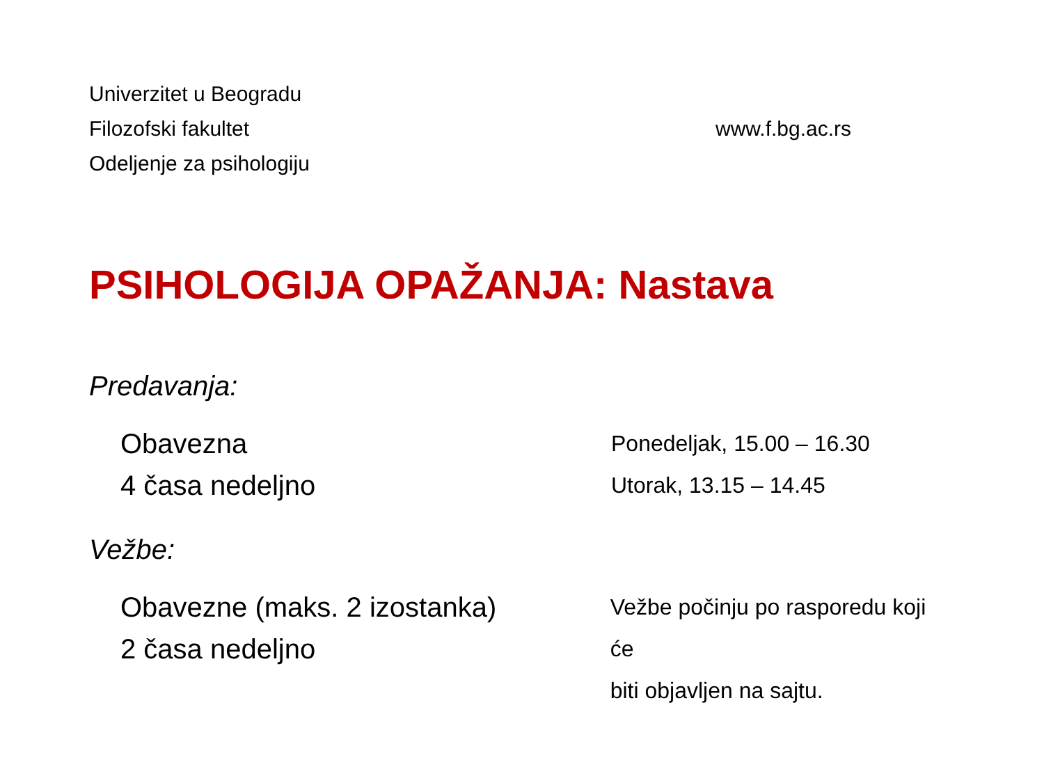Univerzitet u Beogradu
Filozofski fakultet
Odeljenje za psihologiju
www.f.bg.ac.rs
PSIHOLOGIJA OPAŽANJA: Nastava
Predavanja:
Obavezna
4 časa nedeljno
Ponedeljak, 15.00 – 16.30
Utorak, 13.15 – 14.45
Vežbe:
Obavezne (maks. 2 izostanka)
2 časa nedeljno
Vežbe počinju po rasporedu koji će
biti objavljen na sajtu.